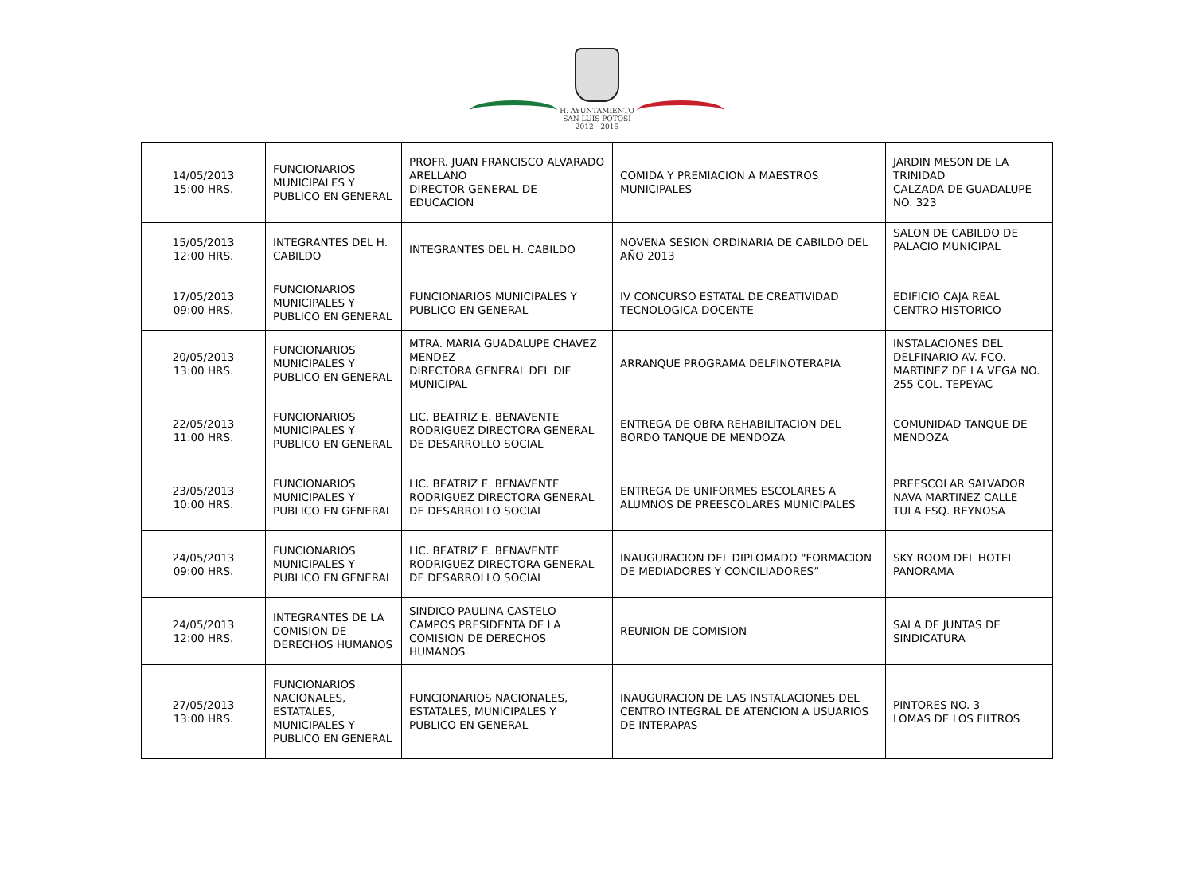H. AYUNTAMIENTO
SAN LUIS POTOSÍ
2012 - 2015
| 14/05/2013 15:00 HRS. | FUNCIONARIOS MUNICIPALES Y PUBLICO EN GENERAL | PROFR. JUAN FRANCISCO ALVARADO ARELLANO DIRECTOR GENERAL DE EDUCACION | COMIDA Y PREMIACION A MAESTROS MUNICIPALES | JARDIN MESON DE LA TRINIDAD CALZADA DE GUADALUPE NO. 323 |
| 15/05/2013 12:00 HRS. | INTEGRANTES DEL H. CABILDO | INTEGRANTES DEL H. CABILDO | NOVENA SESION ORDINARIA DE CABILDO DEL AÑO 2013 | SALON DE CABILDO DE PALACIO MUNICIPAL |
| 17/05/2013 09:00 HRS. | FUNCIONARIOS MUNICIPALES Y PUBLICO EN GENERAL | FUNCIONARIOS MUNICIPALES Y PUBLICO EN GENERAL | IV CONCURSO ESTATAL DE CREATIVIDAD TECNOLOGICA DOCENTE | EDIFICIO CAJA REAL CENTRO HISTORICO |
| 20/05/2013 13:00 HRS. | FUNCIONARIOS MUNICIPALES Y PUBLICO EN GENERAL | MTRA. MARIA GUADALUPE CHAVEZ MENDEZ DIRECTORA GENERAL DEL DIF MUNICIPAL | ARRANQUE PROGRAMA DELFINOTERAPIA | INSTALACIONES DEL DELFINARIO AV. FCO. MARTINEZ DE LA VEGA NO. 255 COL. TEPEYAC |
| 22/05/2013 11:00 HRS. | FUNCIONARIOS MUNICIPALES Y PUBLICO EN GENERAL | LIC. BEATRIZ E. BENAVENTE RODRIGUEZ DIRECTORA GENERAL DE DESARROLLO SOCIAL | ENTREGA DE OBRA REHABILITACION DEL BORDO TANQUE DE MENDOZA | COMUNIDAD TANQUE DE MENDOZA |
| 23/05/2013 10:00 HRS. | FUNCIONARIOS MUNICIPALES Y PUBLICO EN GENERAL | LIC. BEATRIZ E. BENAVENTE RODRIGUEZ DIRECTORA GENERAL DE DESARROLLO SOCIAL | ENTREGA DE UNIFORMES ESCOLARES A ALUMNOS DE PREESCOLARES MUNICIPALES | PREESCOLAR SALVADOR NAVA MARTINEZ CALLE TULA ESQ. REYNOSA |
| 24/05/2013 09:00 HRS. | FUNCIONARIOS MUNICIPALES Y PUBLICO EN GENERAL | LIC. BEATRIZ E. BENAVENTE RODRIGUEZ DIRECTORA GENERAL DE DESARROLLO SOCIAL | INAUGURACION DEL DIPLOMADO “FORMACION DE MEDIADORES Y CONCILIADORES” | SKY ROOM DEL HOTEL PANORAMA |
| 24/05/2013 12:00 HRS. | INTEGRANTES DE LA COMISION DE DERECHOS HUMANOS | SINDICO PAULINA CASTELO CAMPOS PRESIDENTA DE LA COMISION DE DERECHOS HUMANOS | REUNION DE COMISION | SALA DE JUNTAS DE SINDICATURA |
| 27/05/2013 13:00 HRS. | FUNCIONARIOS NACIONALES, ESTATALES, MUNICIPALES Y PUBLICO EN GENERAL | FUNCIONARIOS NACIONALES, ESTATALES, MUNICIPALES Y PUBLICO EN GENERAL | INAUGURACION DE LAS INSTALACIONES DEL CENTRO INTEGRAL DE ATENCION A USUARIOS DE INTERAPAS | PINTORES NO. 3 LOMAS DE LOS FILTROS |